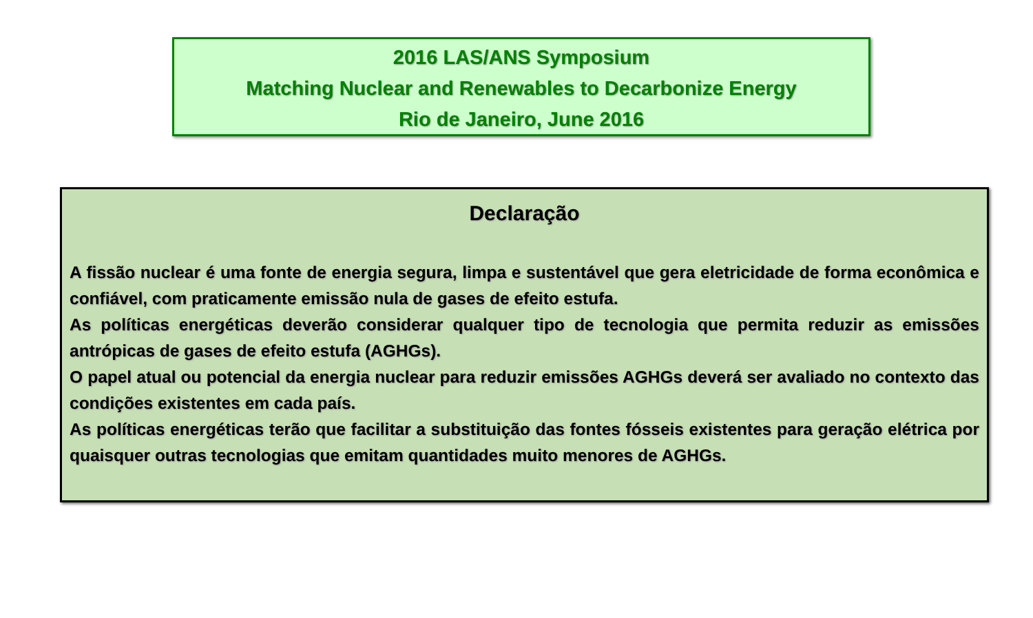2016 LAS/ANS Symposium
Matching Nuclear and Renewables to Decarbonize Energy
Rio de Janeiro, June 2016
Declaração
A fissão nuclear é uma fonte de energia segura, limpa e sustentável que gera eletricidade de forma econômica e confiável, com praticamente emissão nula de gases de efeito estufa.
As políticas energéticas deverão considerar qualquer tipo de tecnologia que permita reduzir as emissões antrópicas de gases de efeito estufa (AGHGs).
O papel atual ou potencial da energia nuclear para reduzir emissões AGHGs deverá ser avaliado no contexto das condições existentes em cada país.
As políticas energéticas terão que facilitar a substituição das fontes fósseis existentes para geração elétrica por quaisquer outras tecnologias que emitam quantidades muito menores de AGHGs.